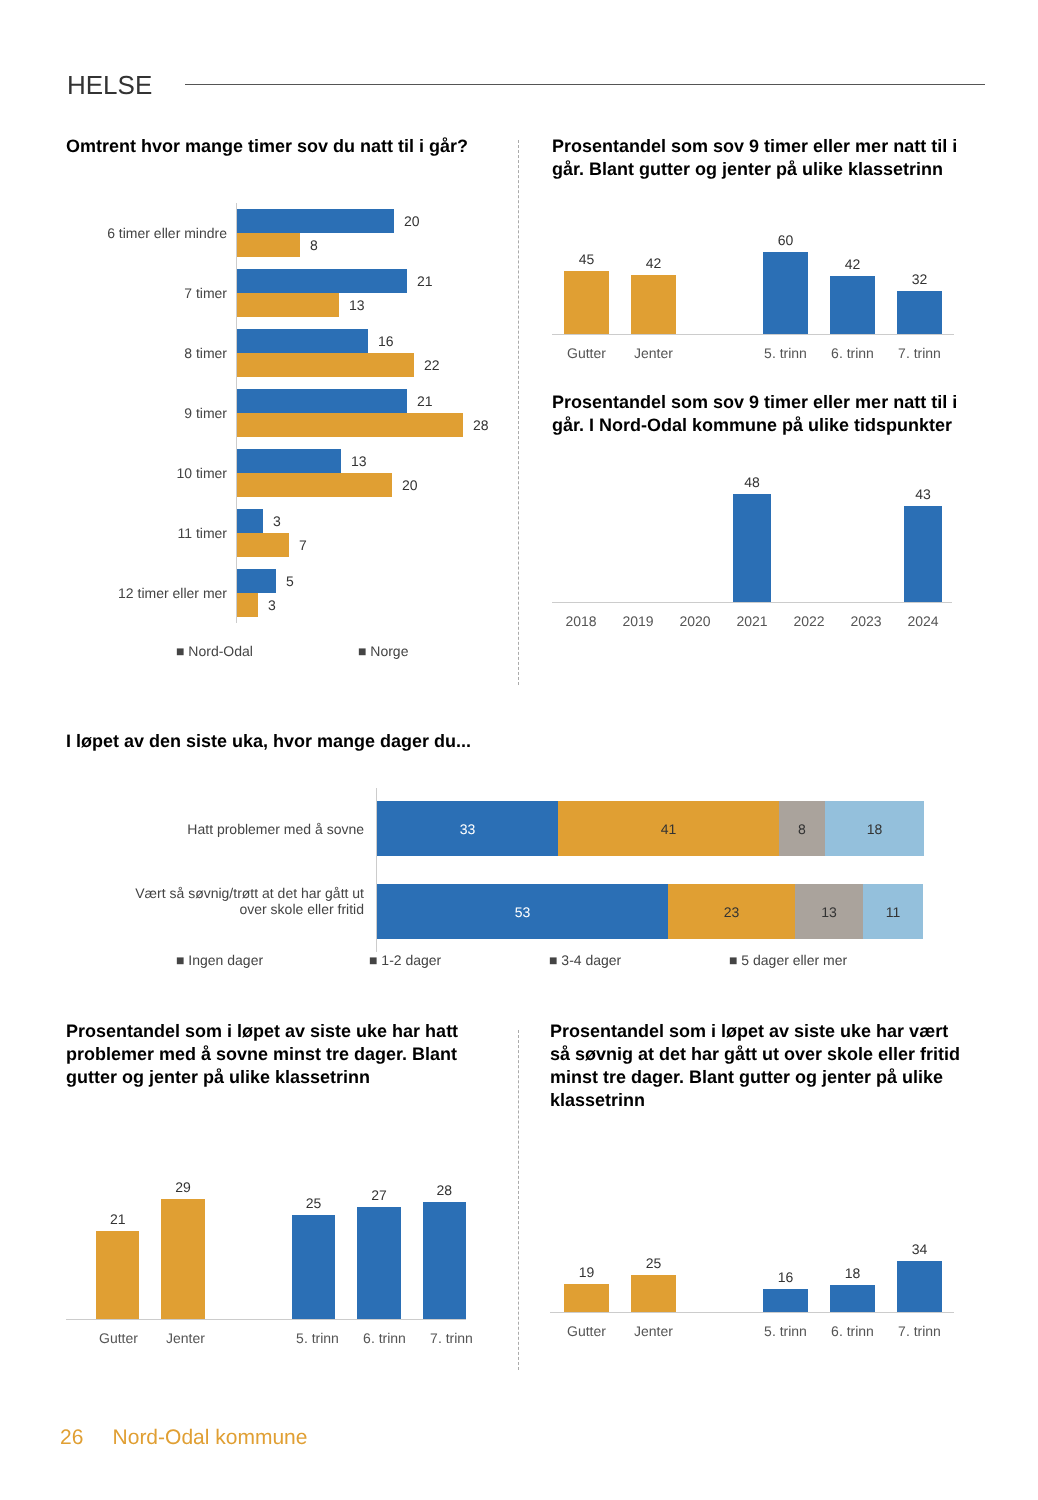HELSE
Omtrent hvor mange timer sov du natt til i går?
6 timer eller mindre
7 timer
8 timer
9 timer
10 timer
11 timer
12 timer eller mer
20
8
21
13
16
22
21
28
13
20
3
7
5
3
■ Nord-Odal ■ Norge
Prosentandel som sov 9 timer eller mer natt til i går. Blant gutter og jenter på ulike klassetrinn
45
42
60
42
32
Gutter Jenter 5. trinn 6. trinn 7. trinn
Prosentandel som sov 9 timer eller mer natt til i går. I Nord-Odal kommune på ulike tidspunkter
48
43
2018 2019 2020 2021 2022 2023 2024
I løpet av den siste uka, hvor mange dager du...
Hatt problemer med å sovne
Vært så søvnig/trøtt at det har gått ut
over skole eller fritid
33 41 8 18
53 23 13 11
■ Ingen dager ■ 1-2 dager ■ 3-4 dager ■ 5 dager eller mer
Prosentandel som i løpet av siste uke har hatt problemer med å sovne minst tre dager. Blant gutter og jenter på ulike klassetrinn
21
29
25
27
28
Gutter Jenter 5. trinn 6. trinn 7. trinn
Prosentandel som i løpet av siste uke har vært så søvnig at det har gått ut over skole eller fritid minst tre dager. Blant gutter og jenter på ulike klassetrinn
19
25
16
18
34
Gutter Jenter 5. trinn 6. trinn 7. trinn
26 Nord-Odal kommune